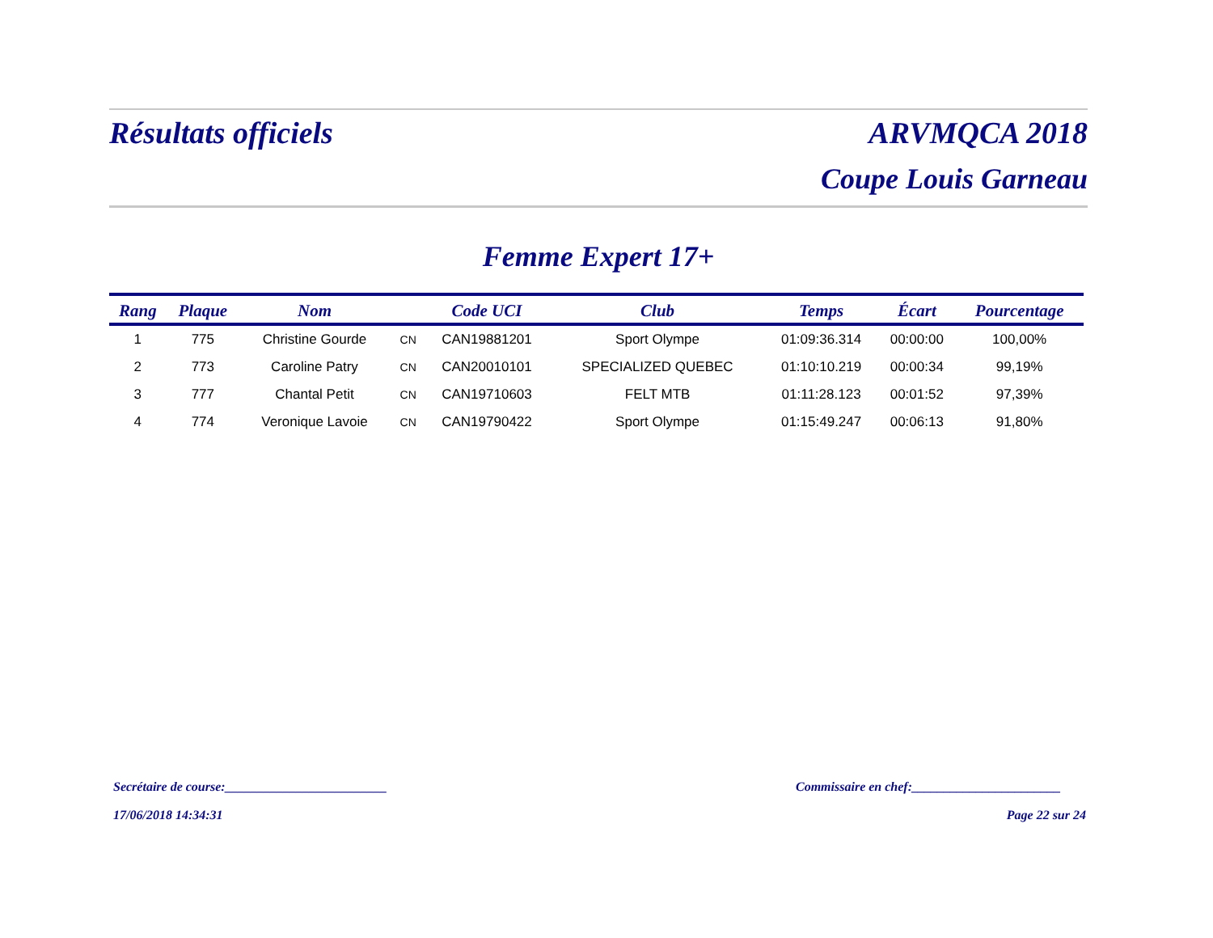Résultats officiels ARVMQCA 2018
Coupe Louis Garneau
Femme Expert 17+
| Rang | Plaque | Nom | | Code UCI | Club | Temps | Écart | Pourcentage |
| --- | --- | --- | --- | --- | --- | --- | --- | --- |
| 1 | 775 | Christine Gourde | CN | CAN19881201 | Sport Olympe | 01:09:36.314 | 00:00:00 | 100,00% |
| 2 | 773 | Caroline Patry | CN | CAN20010101 | SPECIALIZED QUEBEC | 01:10:10.219 | 00:00:34 | 99,19% |
| 3 | 777 | Chantal Petit | CN | CAN19710603 | FELT MTB | 01:11:28.123 | 00:01:52 | 97,39% |
| 4 | 774 | Veronique Lavoie | CN | CAN19790422 | Sport Olympe | 01:15:49.247 | 00:06:13 | 91,80% |
Secrétaire de course:_________________________
Commissaire en chef:_______________________
17/06/2018 14:34:31 Page 22 sur 24